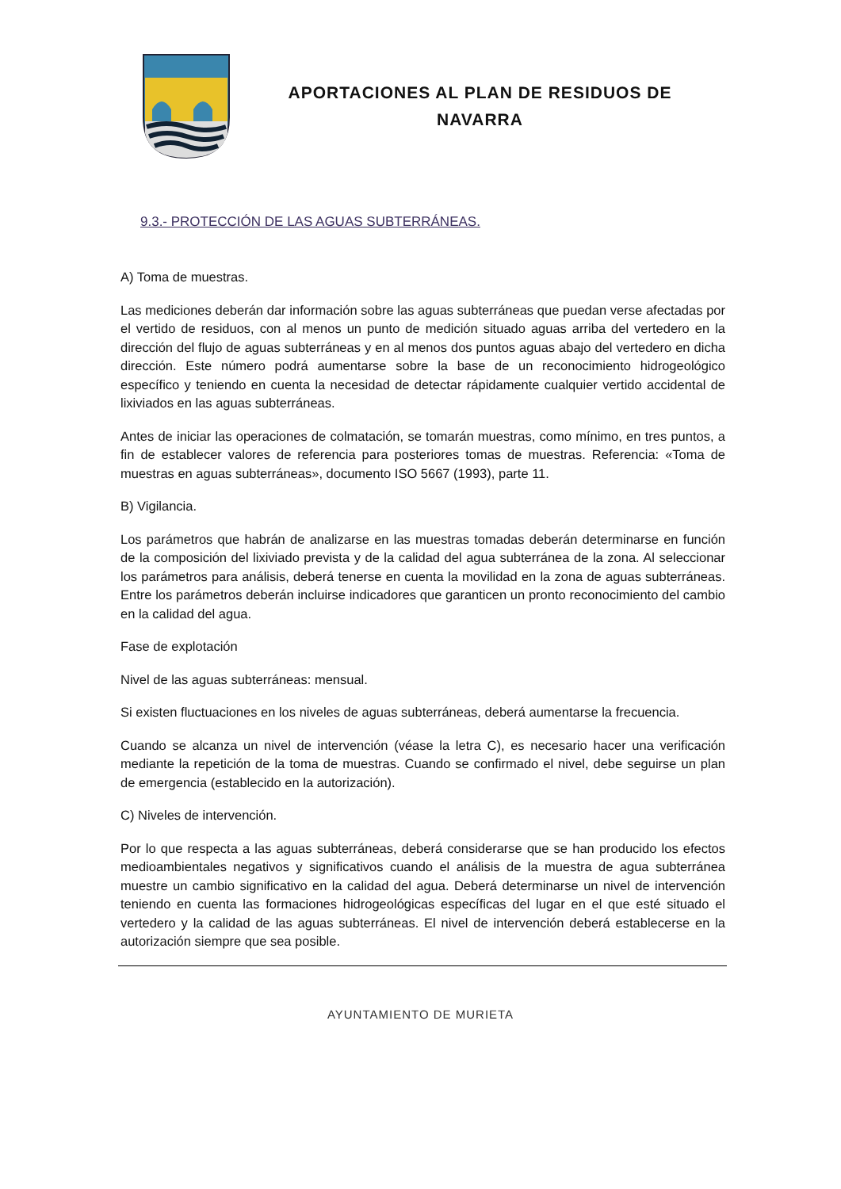APORTACIONES AL PLAN DE RESIDUOS DE
NAVARRA
9.3.- PROTECCIÓN DE LAS AGUAS SUBTERRÁNEAS.
A) Toma de muestras.
Las mediciones deberán dar información sobre las aguas subterráneas que puedan verse afectadas por el vertido de residuos, con al menos un punto de medición situado aguas arriba del vertedero en la dirección del flujo de aguas subterráneas y en al menos dos puntos aguas abajo del vertedero en dicha dirección. Este número podrá aumentarse sobre la base de un reconocimiento hidrogeológico específico y teniendo en cuenta la necesidad de detectar rápidamente cualquier vertido accidental de lixiviados en las aguas subterráneas.
Antes de iniciar las operaciones de colmatación, se tomarán muestras, como mínimo, en tres puntos, a fin de establecer valores de referencia para posteriores tomas de muestras. Referencia: «Toma de muestras en aguas subterráneas», documento ISO 5667 (1993), parte 11.
B) Vigilancia.
Los parámetros que habrán de analizarse en las muestras tomadas deberán determinarse en función de la composición del lixiviado prevista y de la calidad del agua subterránea de la zona. Al seleccionar los parámetros para análisis, deberá tenerse en cuenta la movilidad en la zona de aguas subterráneas. Entre los parámetros deberán incluirse indicadores que garanticen un pronto reconocimiento del cambio en la calidad del agua.
Fase de explotación
Nivel de las aguas subterráneas: mensual.
Si existen fluctuaciones en los niveles de aguas subterráneas, deberá aumentarse la frecuencia.
Cuando se alcanza un nivel de intervención (véase la letra C), es necesario hacer una verificación mediante la repetición de la toma de muestras. Cuando se confirmado el nivel, debe seguirse un plan de emergencia (establecido en la autorización).
C) Niveles de intervención.
Por lo que respecta a las aguas subterráneas, deberá considerarse que se han producido los efectos medioambientales negativos y significativos cuando el análisis de la muestra de agua subterránea muestre un cambio significativo en la calidad del agua. Deberá determinarse un nivel de intervención teniendo en cuenta las formaciones hidrogeológicas específicas del lugar en el que esté situado el vertedero y la calidad de las aguas subterráneas. El nivel de intervención deberá establecerse en la autorización siempre que sea posible.
AYUNTAMIENTO DE MURIETA